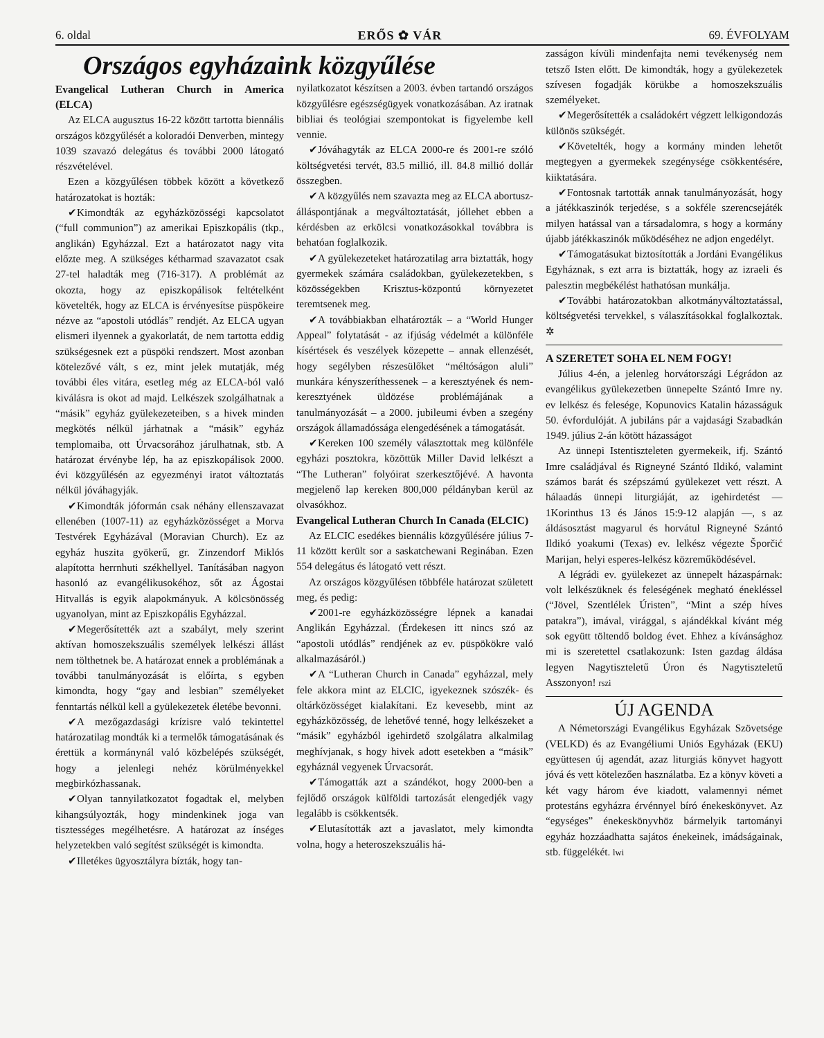6. oldal ERŐS ✿ VÁR 69. ÉVFOLYAM
Országos egyházaink közgyűlése
Evangelical Lutheran Church in America (ELCA)
Az ELCA augusztus 16-22 között tartotta biennális országos közgyűlését a koloradói Denverben, mintegy 1039 szavazó delegátus és további 2000 látogató részvételével.
Ezen a közgyűlésen többek között a következő határozatokat is hozták:
✔Kimondták az egyházközösségi kapcsolatot (“full communion”) az amerikai Episzkopális (tkp., anglikán) Egyházzal. Ezt a határozatot nagy vita előzte meg. A szükséges kétharmad szavazatot csak 27-tel haladták meg (716-317). A problémát az okozta, hogy az episzkopálisok feltételként követelték, hogy az ELCA is érvényesítse püspökeire nézve az “apostoli utódlás” rendjét. Az ELCA ugyan elismeri ilyennek a gyakorlatát, de nem tartotta eddig szükségesnek ezt a püspöki rendszert. Most azonban kötelezővé vált, s ez, mint jelek mutatják, még további éles vitára, esetleg még az ELCA-ból való kiválásra is okot ad majd. Lelkészek szolgálhatnak a “másik” egyház gyülekezeteiben, s a hivek minden megkötés nélkül járhatnak a “másik” egyház templomaiba, ott Úrvacsorához járulhatnak, stb. A határozat érvénybe lép, ha az episzkopálisok 2000. évi közgyűlésén az egyezményi iratot változtatás nélkül jóváhagyják.
✔Kimondták jóformán csak néhány ellenszavazat ellenében (1007-11) az egyházközösséget a Morva Testvérek Egyházával (Moravian Church). Ez az egyház huszita gyökerű, gr. Zinzendorf Miklós alapította herrnhuti székhellyel. Tanításában nagyon hasonló az evangélikusokéhoz, sőt az Ágostai Hitvallás is egyik alapokmányuk. A kölcsönösség ugyanolyan, mint az Episzkopális Egyházzal.
✔Megerősítették azt a szabályt, mely szerint aktívan homoszekszuális személyek lelkészi állást nem tölthetnek be. A határozat ennek a problémának a további tanulmányozását is előírta, s egyben kimondta, hogy “gay and lesbian” személyeket fenntartás nélkül kell a gyülekezetek életébe bevonni.
✔A mezőgazdasági krízisre való tekintettel határozatilag mondták ki a termelők támogatásának és érettük a kormánynál való közbelépés szükségét, hogy a jelenlegi nehéz körülményekkel megbirkózhassanak.
✔Olyan tannyilatkozatot fogadtak el, melyben kihangsúlyozták, hogy mindenkinek joga van tisztességes megélhetésre. A határozat az ínséges helyzetekben való segítést szükségét is kimondta.
✔Illetékes ügyosztályra bízták, hogy tan-
nyilatkozatot készítsen a 2003. évben tartandó országos közgyűlésre egészségügyek vonatkozásában. Az iratnak bibliai és teológiai szempontokat is figyelembe kell vennie.
✔Jóváhagyták az ELCA 2000-re és 2001-re szóló költségvetési tervét, 83.5 millió, ill. 84.8 millió dollár összegben.
✔A közgyűlés nem szavazta meg az ELCA abortusz-álláspontjának a megváltoztatását, jóllehet ebben a kérdésben az erkölcsi vonatkozásokkal továbbra is behatóan foglalkozik.
✔A gyülekezeteket határozatilag arra biztatták, hogy gyermekek számára családokban, gyülekezetekben, s közösségekben Krisztus-központú környezetet teremtsenek meg.
✔A továbbiakban elhatározták – a “World Hunger Appeal” folytatását - az ifjúság védelmét a különféle kísértések és veszélyek közepette – annak ellenzését, hogy segélyben részesülőket “méltóságon aluli” munkára kényszeríthessenek – a keresztyének és nem-keresztyének üldözése problémájának a tanulmányozását – a 2000. jubileumi évben a szegény országok államadóssága elengedésének a támogatását.
✔Kereken 100 személy választottak meg különféle egyházi posztokra, közöttük Miller David lelkészt a “The Lutheran” folyóirat szerkesztőjévé. A havonta megjelenő lap kereken 800,000 példányban kerül az olvasókhoz.
Evangelical Lutheran Church In Canada (ELCIC)
Az ELCIC esedékes biennális közgyűlésére július 7- 11 között került sor a saskatchewani Reginában. Ezen 554 delegátus és látogató vett részt.
Az országos közgyűlésen többféle határozat született meg, és pedig:
✔2001-re egyházközösségre lépnek a kanadai Anglikán Egyházzal. (Érdekesen itt nincs szó az “apostoli utódlás” rendjének az ev. püspökökre való alkalmazásáról.)
✔A “Lutheran Church in Canada” egyházzal, mely fele akkora mint az ELCIC, igyekeznek szószék- és oltárközösséget kialakítani. Ez kevesebb, mint az egyházközösség, de lehetővé tenné, hogy lelkészeket a “másik” egyházból igehirdető szolgálatra alkalmilag meghívjanak, s hogy hivek adott esetekben a “másik” egyháznál vegyenek Úrvacsorát.
✔Támogatták azt a szándékot, hogy 2000-ben a fejlődő országok külföldi tartozását elengedjék vagy legalább is csökkentsék.
✔Elutasították azt a javaslatot, mely kimondta volna, hogy a heteroszekszuális há-
zasságon kívüli mindenfajta nemi tevékenység nem tetsző Isten előtt. De kimondták, hogy a gyülekezetek szívesen fogadják körükbe a homoszekszuális személyeket.
✔Megerősítették a családokért végzett lelkigondozás különös szükségét.
✔Követelték, hogy a kormány minden lehetőt megtegyen a gyermekek szegénysége csökkentésére, kiiktatására.
✔Fontosnak tartották annak tanulmányozását, hogy a játékkaszinók terjedése, s a sokféle szerencsejáték milyen hatással van a társadalomra, s hogy a kormány újabb játékkaszinók működéséhez ne adjon engedélyt.
✔Támogatásukat biztosították a Jordáni Evangélikus Egyháznak, s ezt arra is biztatták, hogy az izraeli és palesztin megbékélést hathatósan munkálja.
✔További határozatokban alkotmányváltoztatással, költségvetési tervekkel, s válaszításokkal foglalkoztak. ✲
A SZERETET SOHA EL NEM FOGY!
Július 4-én, a jelenleg horvátországi Légrádon az evangélikus gyülekezetben ünnepelte Szántó Imre ny. ev lelkész és felesége, Kopunovics Katalin házasságuk 50. évfordulóját. A jubiláns pár a vajdasági Szabadkán 1949. július 2-án kötött házasságot
Az ünnepi Istentiszteleten gyermekeik, ifj. Szántó Imre családjával és Rigneyné Szántó Ildikó, valamint számos barát és szépszámú gyülekezet vett részt. A hálaadás ünnepi liturgiáját, az igehirdetést — 1Korinthus 13 és János 15:9-12 alapján —, s az áldásosztást magyarul és horvátul Rigneyné Szántó Ildikó yoakumi (Texas) ev. lelkész végezte Šporčić Marijan, helyi esperes-lelkész közreműködésével.
A légrádi ev. gyülekezet az ünnepelt házaspárnak: volt lelkészüknek és feleségének megható énekléssel (“Jövel, Szentlélek Úristen”, “Mint a szép híves patakra”), imával, virággal, s ajándékkal kívánt még sok együtt töltendő boldog évet. Ehhez a kívánsághoz mi is szeretettel csatlakozunk: Isten gazdag áldása legyen Nagytiszteletű Úron és Nagytiszteletű Asszonyon! rszi
ÚJ AGENDA
A Németországi Evangélikus Egyházak Szövetsége (VELKD) és az Evangéliumi Uniós Egyházak (EKU) együttesen új agendát, azaz liturgiás könyvet hagyott jóvá és vett kötelezően használatba. Ez a könyv követi a két vagy három éve kiadott, valamennyi német protestáns egyházra érvénnyel bíró énekeskönyvet. Az “egységes” énekeskönyvhöz bármelyik tartományi egyház hozzáadhatta sajátos énekeinek, imádságainak, stb. függelékét. lwi